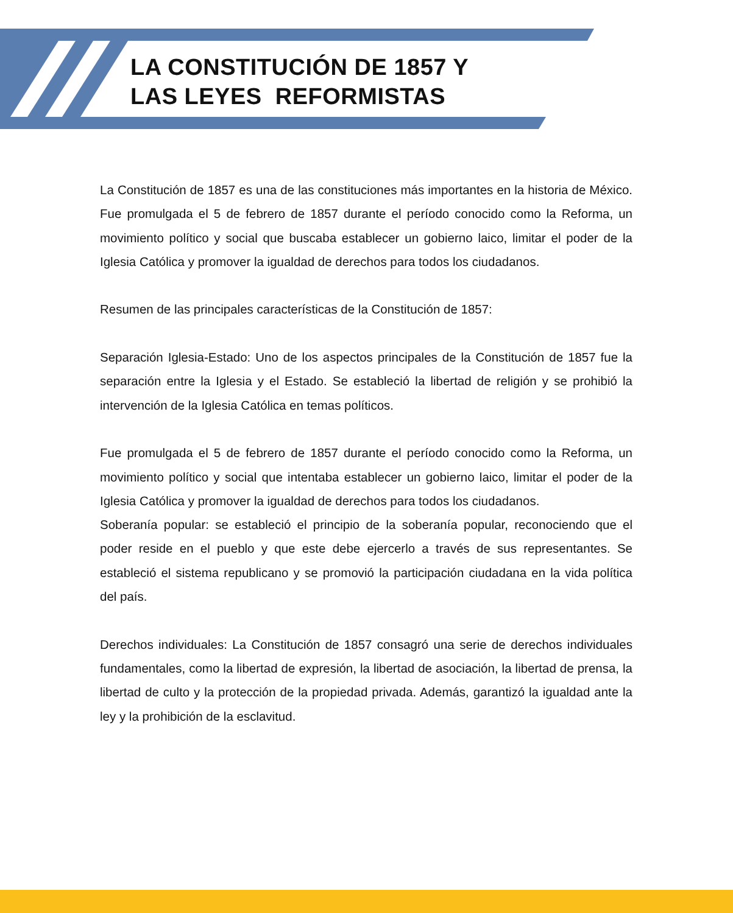LA CONSTITUCIÓN DE 1857 Y
LAS LEYES REFORMISTAS
La Constitución de 1857 es una de las constituciones más importantes en la historia de México. Fue promulgada el 5 de febrero de 1857 durante el período conocido como la Reforma, un movimiento político y social que buscaba establecer un gobierno laico, limitar el poder de la Iglesia Católica y promover la igualdad de derechos para todos los ciudadanos.
Resumen de las principales características de la Constitución de 1857:
Separación Iglesia-Estado: Uno de los aspectos principales de la Constitución de 1857 fue la separación entre la Iglesia y el Estado. Se estableció la libertad de religión y se prohibió la intervención de la Iglesia Católica en temas políticos.
Fue promulgada el 5 de febrero de 1857 durante el período conocido como la Reforma, un movimiento político y social que intentaba establecer un gobierno laico, limitar el poder de la Iglesia Católica y promover la igualdad de derechos para todos los ciudadanos.
Soberanía popular: se estableció el principio de la soberanía popular, reconociendo que el poder reside en el pueblo y que este debe ejercerlo a través de sus representantes. Se estableció el sistema republicano y se promovió la participación ciudadana en la vida política del país.
Derechos individuales: La Constitución de 1857 consagró una serie de derechos individuales fundamentales, como la libertad de expresión, la libertad de asociación, la libertad de prensa, la libertad de culto y la protección de la propiedad privada. Además, garantizó la igualdad ante la ley y la prohibición de la esclavitud.